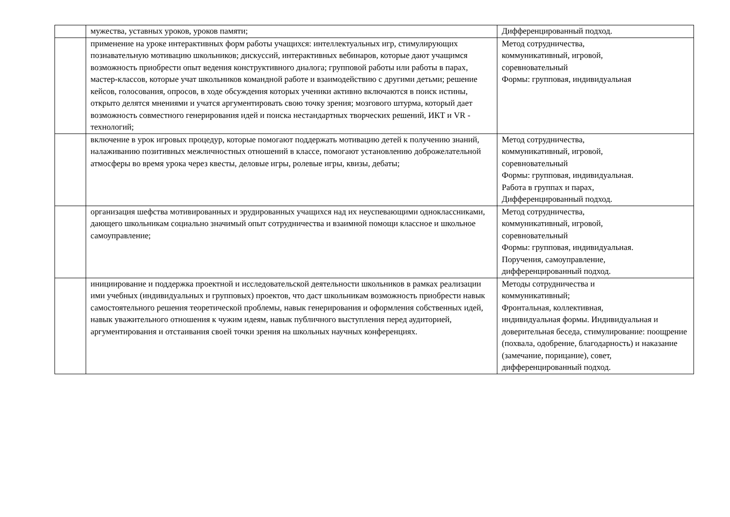| | мужества, уставных уроков, уроков памяти; | Дифференцированный подход. |
| | применение на уроке интерактивных форм работы учащихся: интеллектуальных игр, стимулирующих познавательную мотивацию школьников; дискуссий, интерактивных вебинаров, которые дают учащимся возможность приобрести опыт ведения конструктивного диалога; групповой работы или работы в парах, мастер-классов, которые учат школьников командной работе и взаимодействию с другими детьми; решение кейсов, голосования, опросов, в ходе обсуждения которых ученики активно включаются в поиск истины, открыто делятся мнениями и учатся аргументировать свою точку зрения; мозгового штурма, который дает возможность совместного генерирования идей и поиска нестандартных творческих решений, ИКТ и VR - технологий; | Метод сотрудничества, коммуникативный, игровой, соревновательный Формы: групповая, индивидуальная |
| | включение в урок игровых процедур, которые помогают поддержать мотивацию детей к получению знаний, налаживанию позитивных межличностных отношений в классе, помогают установлению доброжелательной атмосферы во время урока через квесты, деловые игры, ролевые игры, квизы, дебаты; | Метод сотрудничества, коммуникативный, игровой, соревновательный Формы: групповая, индивидуальная. Работа в группах и парах, Дифференцированный подход. |
| | организация шефства мотивированных и эрудированных учащихся над их неуспевающими одноклассниками, дающего школьникам социально значимый опыт сотрудничества и взаимной помощи классное и школьное самоуправление; | Метод сотрудничества, коммуникативный, игровой, соревновательный Формы: групповая, индивидуальная. Поручения, самоуправление, дифференцированный подход. |
| | инициирование и поддержка проектной и исследовательской деятельности школьников в рамках реализации ими учебных (индивидуальных и групповых) проектов, что даст школьникам возможность приобрести навык самостоятельного решения теоретической проблемы, навык генерирования и оформления собственных идей, навык уважительного отношения к чужим идеям, навык публичного выступления перед аудиторией, аргументирования и отстаивания своей точки зрения на школьных научных конференциях. | Методы сотрудничества и коммуникативный; Фронтальная, коллективная, индивидуальная формы. Индивидуальная и доверительная беседа, стимулирование: поощрение (похвала, одобрение, благодарность) и наказание (замечание, порицание), совет, дифференцированный подход. |